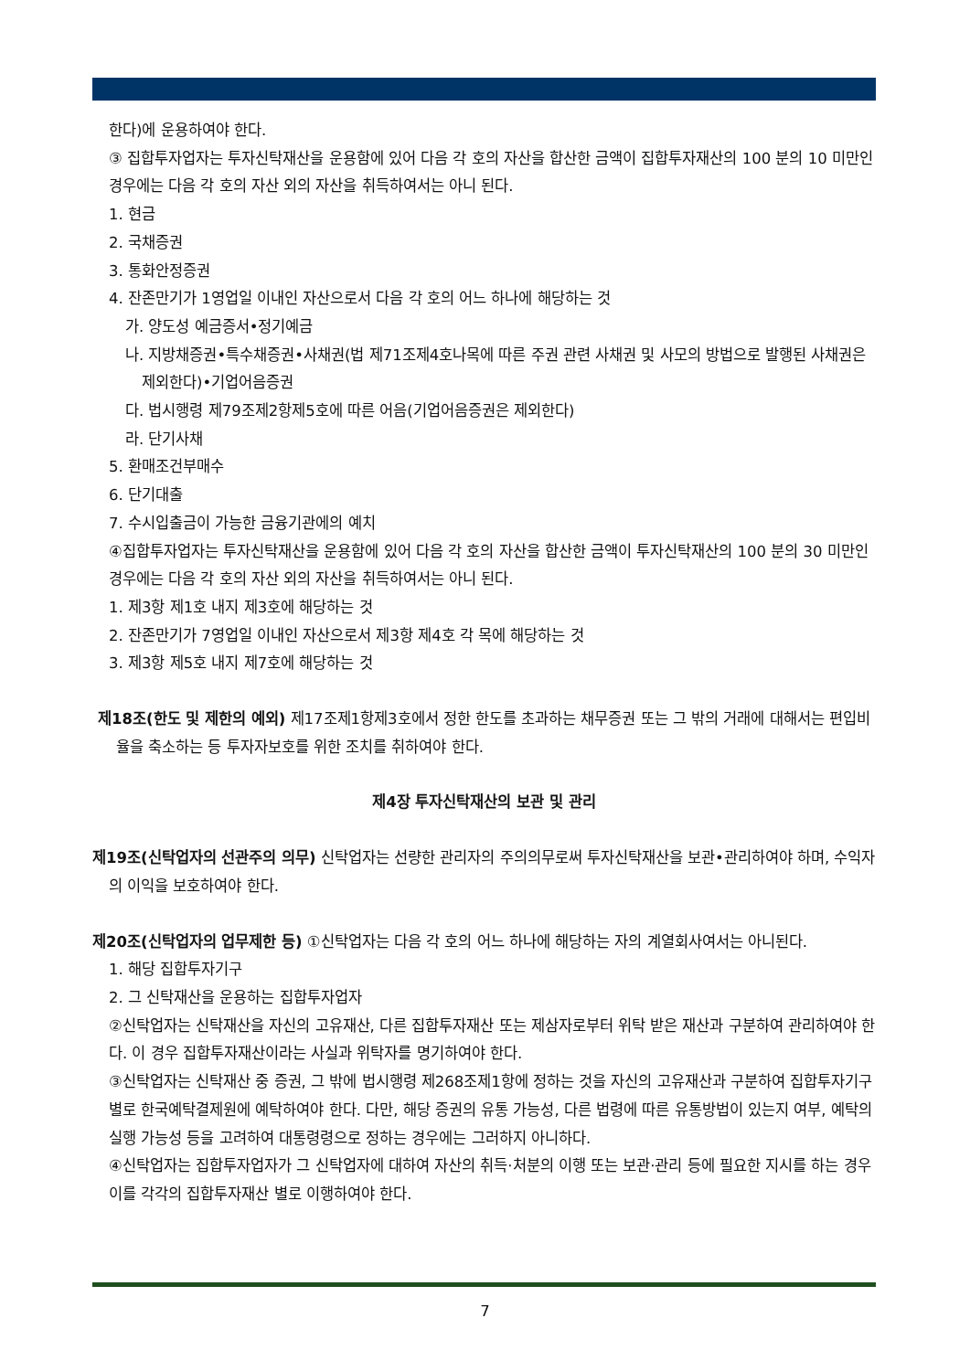한다)에 운용하여야 한다.
③ 집합투자업자는 투자신탁재산을 운용함에 있어 다음 각 호의 자산을 합산한 금액이 집합투자재산의 100 분의 10 미만인 경우에는 다음 각 호의 자산 외의 자산을 취득하여서는 아니 된다.
1. 현금
2. 국채증권
3. 통화안정증권
4. 잔존만기가 1영업일 이내인 자산으로서 다음 각 호의 어느 하나에 해당하는 것
가. 양도성 예금증서•정기예금
나. 지방채증권•특수채증권•사채권(법 제71조제4호나목에 따른 주권 관련 사채권 및 사모의 방법으로 발행된 사채권은 제외한다)•기업어음증권
다. 법시행령 제79조제2항제5호에 따른 어음(기업어음증권은 제외한다)
라. 단기사채
5. 환매조건부매수
6. 단기대출
7. 수시입출금이 가능한 금융기관에의 예치
④집합투자업자는 투자신탁재산을 운용함에 있어 다음 각 호의 자산을 합산한 금액이 투자신탁재산의 100 분의 30 미만인 경우에는 다음 각 호의 자산 외의 자산을 취득하여서는 아니 된다.
1. 제3항 제1호 내지 제3호에 해당하는 것
2. 잔존만기가 7영업일 이내인 자산으로서 제3항 제4호 각 목에 해당하는 것
3. 제3항 제5호 내지 제7호에 해당하는 것
제18조(한도 및 제한의 예외) 제17조제1항제3호에서 정한 한도를 초과하는 채무증권 또는 그 밖의 거래에 대해서는 편입비율을 축소하는 등 투자자보호를 위한 조치를 취하여야 한다.
제4장 투자신탁재산의 보관 및 관리
제19조(신탁업자의 선관주의 의무) 신탁업자는 선량한 관리자의 주의의무로써 투자신탁재산을 보관•관리하여야 하며, 수익자의 이익을 보호하여야 한다.
제20조(신탁업자의 업무제한 등) ①신탁업자는 다음 각 호의 어느 하나에 해당하는 자의 계열회사여서는 아니된다.
1. 해당 집합투자기구
2. 그 신탁재산을 운용하는 집합투자업자
②신탁업자는 신탁재산을 자신의 고유재산, 다른 집합투자재산 또는 제삼자로부터 위탁 받은 재산과 구분하여 관리하여야 한다. 이 경우 집합투자재산이라는 사실과 위탁자를 명기하여야 한다.
③신탁업자는 신탁재산 중 증권, 그 밖에 법시행령 제268조제1항에 정하는 것을 자신의 고유재산과 구분하여 집합투자기구 별로 한국예탁결제원에 예탁하여야 한다. 다만, 해당 증권의 유통 가능성, 다른 법령에 따른 유통방법이 있는지 여부, 예탁의 실행 가능성 등을 고려하여 대통령령으로 정하는 경우에는 그러하지 아니하다.
④신탁업자는 집합투자업자가 그 신탁업자에 대하여 자산의 취득·처분의 이행 또는 보관·관리 등에 필요한 지시를 하는 경우 이를 각각의 집합투자재산 별로 이행하여야 한다.
7